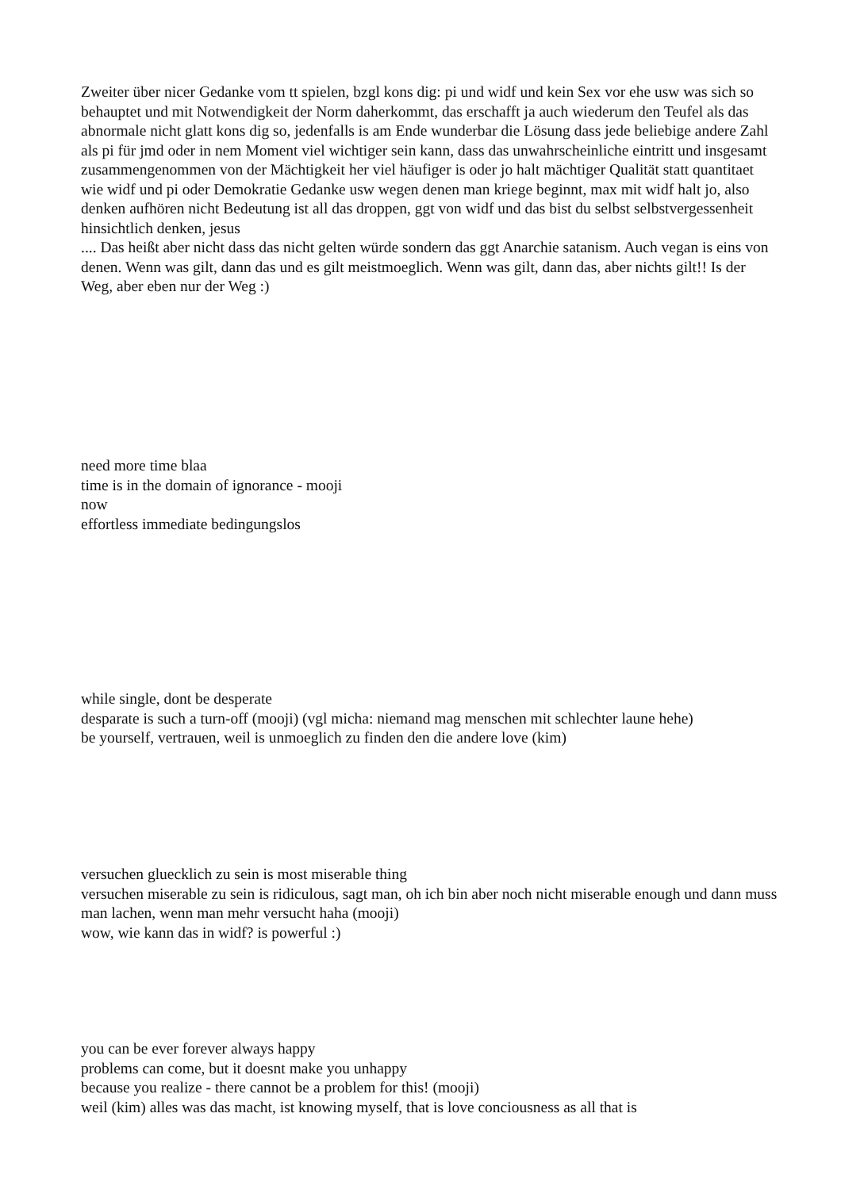Zweiter über nicer Gedanke vom tt spielen, bzgl kons dig: pi und widf und kein Sex vor ehe usw was sich so behauptet und mit Notwendigkeit der Norm daherkommt, das erschafft ja auch wiederum den Teufel als das abnormale nicht glatt kons dig so, jedenfalls is am Ende wunderbar die Lösung dass jede beliebige andere Zahl als pi für jmd oder in nem Moment viel wichtiger sein kann, dass das unwahrscheinliche eintritt und insgesamt zusammengenommen von der Mächtigkeit her viel häufiger is oder jo halt mächtiger Qualität statt quantitaet wie widf und pi oder Demokratie Gedanke usw wegen denen man kriege beginnt, max mit widf halt jo, also denken aufhören nicht Bedeutung ist all das droppen, ggt von widf und das bist du selbst selbstvergessenheit hinsichtlich denken, jesus
.... Das heißt aber nicht dass das nicht gelten würde sondern das ggt Anarchie satanism. Auch vegan is eins von denen. Wenn was gilt, dann das und es gilt meistmoeglich. Wenn was gilt, dann das, aber nichts gilt!! Is der Weg, aber eben nur der Weg :)
need more time blaa
time is in the domain of ignorance - mooji
now
effortless immediate bedingungslos
while single, dont be desperate
desparate is such a turn-off (mooji) (vgl micha: niemand mag menschen mit schlechter laune hehe)
be yourself, vertrauen, weil is unmoeglich zu finden den die andere love (kim)
versuchen gluecklich zu sein is most miserable thing
versuchen miserable zu sein is ridiculous, sagt man, oh ich bin aber noch nicht miserable enough und dann muss man lachen, wenn man mehr versucht haha (mooji)
wow, wie kann das in widf? is powerful :)
you can be ever forever always happy
problems can come, but it doesnt make you unhappy
because you realize - there cannot be a problem for this! (mooji)
weil (kim) alles was das macht, ist knowing myself, that is love conciousness as all that is